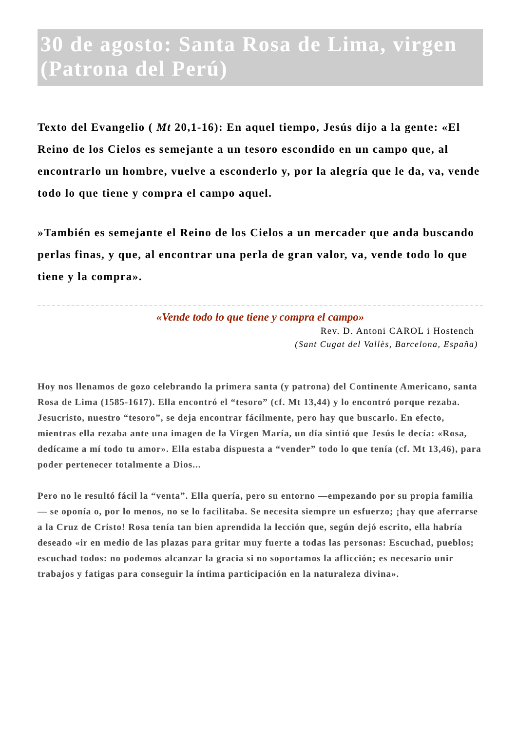30 de agosto: Santa Rosa de Lima, virgen (Patrona del Perú)
Texto del Evangelio ( Mt 20,1-16): En aquel tiempo, Jesús dijo a la gente: «El Reino de los Cielos es semejante a un tesoro escondido en un campo que, al encontrarlo un hombre, vuelve a esconderlo y, por la alegría que le da, va, vende todo lo que tiene y compra el campo aquel.
»También es semejante el Reino de los Cielos a un mercader que anda buscando perlas finas, y que, al encontrar una perla de gran valor, va, vende todo lo que tiene y la compra».
«Vende todo lo que tiene y compra el campo»
Rev. D. Antoni CAROL i Hostench
(Sant Cugat del Vallès, Barcelona, España)
Hoy nos llenamos de gozo celebrando la primera santa (y patrona) del Continente Americano, santa Rosa de Lima (1585-1617). Ella encontró el “tesoro” (cf. Mt 13,44) y lo encontró porque rezaba. Jesucristo, nuestro “tesoro”, se deja encontrar fácilmente, pero hay que buscarlo. En efecto, mientras ella rezaba ante una imagen de la Virgen María, un día sintió que Jesús le decía: «Rosa, dedícame a mí todo tu amor». Ella estaba dispuesta a “vender” todo lo que tenía (cf. Mt 13,46), para poder pertenecer totalmente a Dios...
Pero no le resultó fácil la “venta”. Ella quería, pero su entorno —empezando por su propia familia— se oponía o, por lo menos, no se lo facilitaba. Se necesita siempre un esfuerzo; ¡hay que aferrarse a la Cruz de Cristo! Rosa tenía tan bien aprendida la lección que, según dejó escrito, ella habría deseado «ir en medio de las plazas para gritar muy fuerte a todas las personas: Escuchad, pueblos; escuchad todos: no podemos alcanzar la gracia si no soportamos la aflicción; es necesario unir trabajos y fatigas para conseguir la íntima participación en la naturaleza divina».